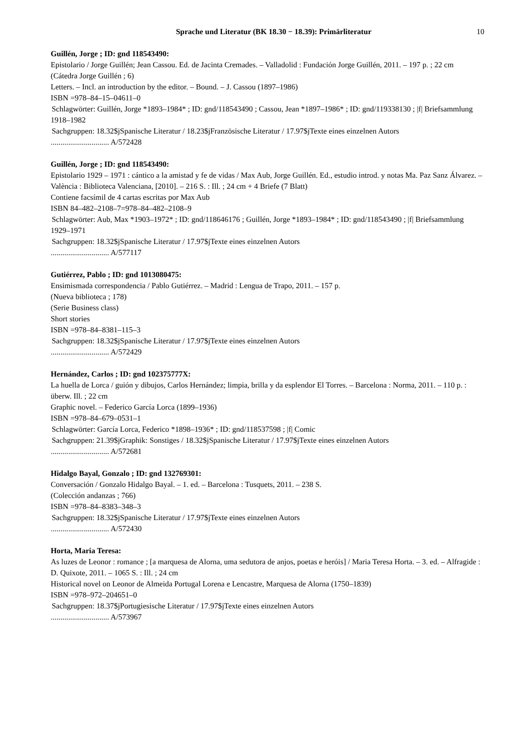Sprache und Literatur (BK 18.30 − 18.39): Primärliteratur 10
Guillén, Jorge ; ID: gnd 118543490:
Epistolario / Jorge Guillén; Jean Cassou. Ed. de Jacinta Cremades. – Valladolid : Fundación Jorge Guillén, 2011. – 197 p. ; 22 cm
(Cátedra Jorge Guillén ; 6)
Letters. – Incl. an introduction by the editor. – Bound. – J. Cassou (1897–1986)
ISBN =978–84–15–04611–0
Schlagwörter: Guillén, Jorge *1893–1984* ; ID: gnd/118543490 ; Cassou, Jean *1897–1986* ; ID: gnd/119338130 ; |f| Briefsammlung 1918–1982
Sachgruppen: 18.32$jSpanische Literatur / 18.23$jFranzösische Literatur / 17.97$jTexte eines einzelnen Autors
.............................. A/572428
Guillén, Jorge ; ID: gnd 118543490:
Epistolario 1929 – 1971 : cántico a la amistad y fe de vidas / Max Aub, Jorge Guillén. Ed., estudio introd. y notas Ma. Paz Sanz Álvarez. – València : Biblioteca Valenciana, [2010]. – 216 S. : Ill. ; 24 cm + 4 Briefe (7 Blatt)
Contiene facsímil de 4 cartas escritas por Max Aub
ISBN 84–482–2108–7=978–84–482–2108–9
Schlagwörter: Aub, Max *1903–1972* ; ID: gnd/118646176 ; Guillén, Jorge *1893–1984* ; ID: gnd/118543490 ; |f| Briefsammlung 1929–1971
Sachgruppen: 18.32$jSpanische Literatur / 17.97$jTexte eines einzelnen Autors
.............................. A/577117
Gutiérrez, Pablo ; ID: gnd 1013080475:
Ensimismada correspondencia / Pablo Gutiérrez. – Madrid : Lengua de Trapo, 2011. – 157 p.
(Nueva biblioteca ; 178)
(Serie Business class)
Short stories
ISBN =978–84–8381–115–3
Sachgruppen: 18.32$jSpanische Literatur / 17.97$jTexte eines einzelnen Autors
.............................. A/572429
Hernández, Carlos ; ID: gnd 102375777X:
La huella de Lorca / guión y dibujos, Carlos Hernández; limpia, brilla y da esplendor El Torres. – Barcelona : Norma, 2011. – 110 p. : überw. Ill. ; 22 cm
Graphic novel. – Federico García Lorca (1899–1936)
ISBN =978–84–679–0531–1
Schlagwörter: García Lorca, Federico *1898–1936* ; ID: gnd/118537598 ; |f| Comic
Sachgruppen: 21.39$jGraphik: Sonstiges / 18.32$jSpanische Literatur / 17.97$jTexte eines einzelnen Autors
.............................. A/572681
Hidalgo Bayal, Gonzalo ; ID: gnd 132769301:
Conversación / Gonzalo Hidalgo Bayal. – 1. ed. – Barcelona : Tusquets, 2011. – 238 S.
(Colección andanzas ; 766)
ISBN =978–84–8383–348–3
Sachgruppen: 18.32$jSpanische Literatur / 17.97$jTexte eines einzelnen Autors
.............................. A/572430
Horta, Maria Teresa:
As luzes de Leonor : romance ; [a marquesa de Alorna, uma sedutora de anjos, poetas e heróis] / Maria Teresa Horta. – 3. ed. – Alfragide : D. Quixote, 2011. – 1065 S. : Ill. ; 24 cm
Historical novel on Leonor de Almeida Portugal Lorena e Lencastre, Marquesa de Alorna (1750–1839)
ISBN =978–972–204651–0
Sachgruppen: 18.37$jPortugiesische Literatur / 17.97$jTexte eines einzelnen Autors
.............................. A/573967